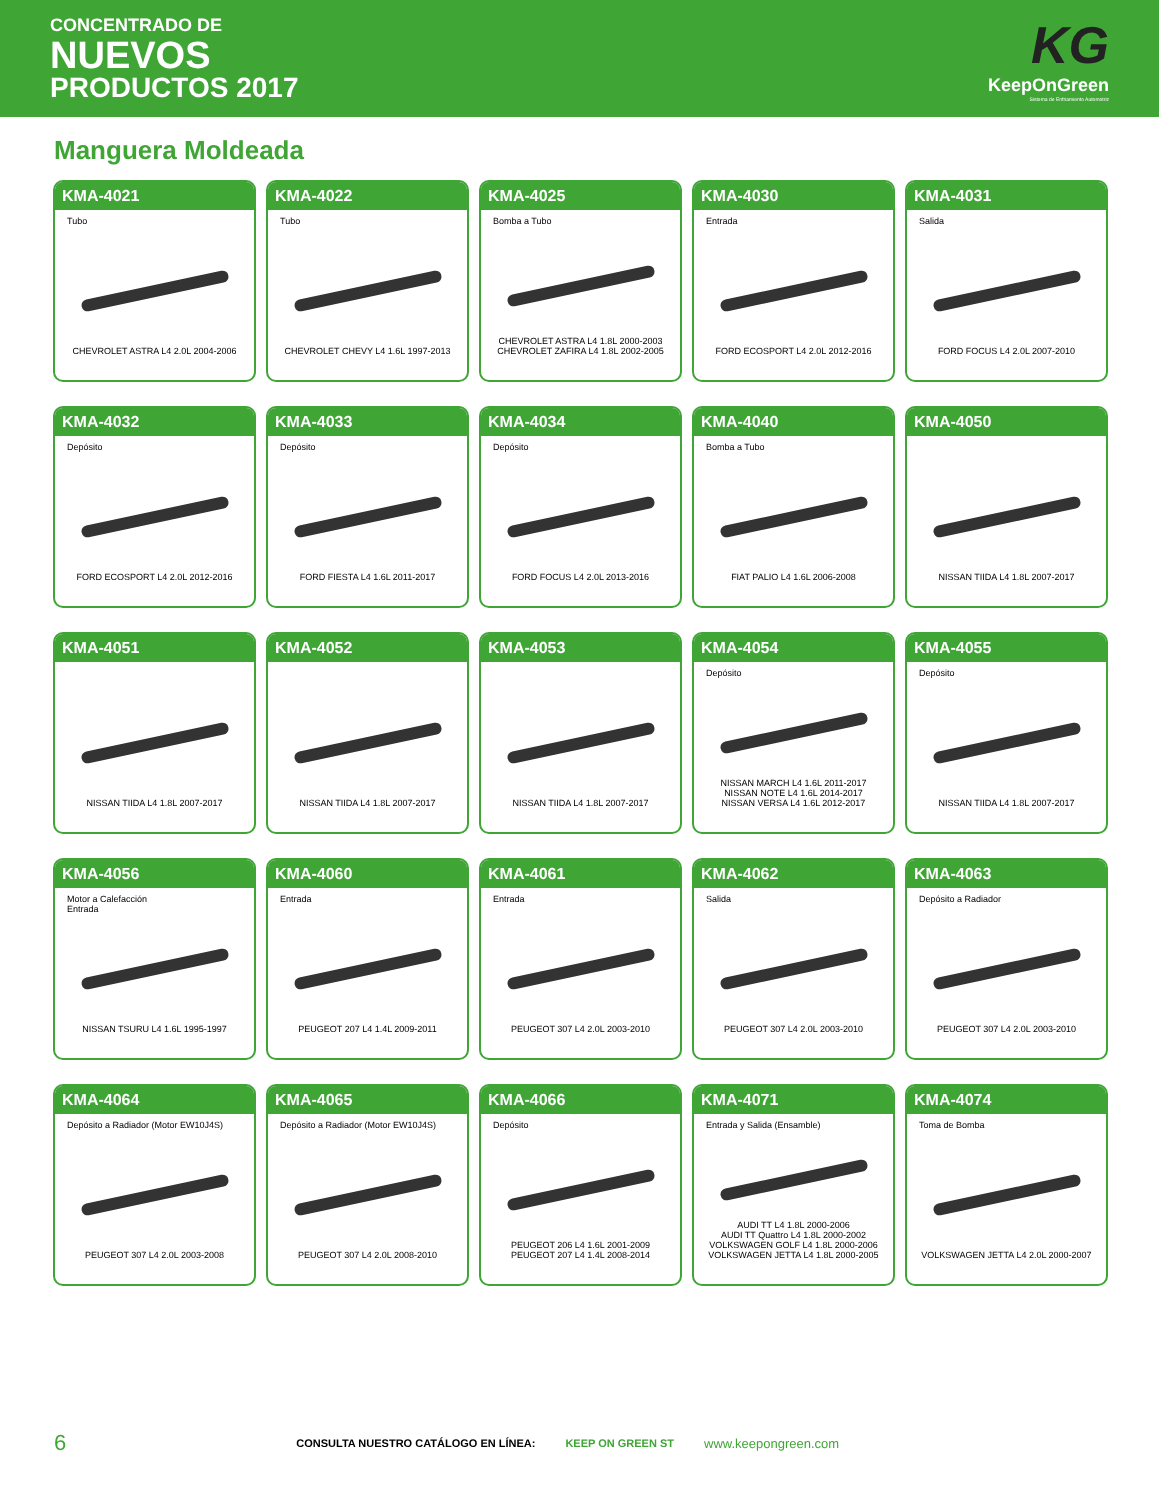CONCENTRADO DE
NUEVOS
PRODUCTOS 2017
KG
KeepOnGreen
Sistema de Enfriamiento Automotriz
Manguera Moldeada
KMA-4021
Tubo
CHEVROLET ASTRA L4 2.0L 2004-2006
KMA-4022
Tubo
CHEVROLET CHEVY L4 1.6L 1997-2013
KMA-4025
Bomba a Tubo
CHEVROLET ASTRA L4 1.8L 2000-2003
CHEVROLET ZAFIRA L4 1.8L 2002-2005
KMA-4030
Entrada
FORD ECOSPORT L4 2.0L 2012-2016
KMA-4031
Salida
FORD FOCUS L4 2.0L 2007-2010
KMA-4032
Depósito
FORD ECOSPORT L4 2.0L 2012-2016
KMA-4033
Depósito
FORD FIESTA L4 1.6L 2011-2017
KMA-4034
Depósito
FORD FOCUS L4 2.0L 2013-2016
KMA-4040
Bomba a Tubo
FIAT PALIO L4 1.6L 2006-2008
KMA-4050
NISSAN TIIDA L4 1.8L 2007-2017
KMA-4051
NISSAN TIIDA L4 1.8L 2007-2017
KMA-4052
NISSAN TIIDA L4 1.8L 2007-2017
KMA-4053
NISSAN TIIDA L4 1.8L 2007-2017
KMA-4054
Depósito
NISSAN MARCH L4 1.6L 2011-2017
NISSAN NOTE L4 1.6L 2014-2017
NISSAN VERSA L4 1.6L 2012-2017
KMA-4055
Depósito
NISSAN TIIDA L4 1.8L 2007-2017
KMA-4056
Motor a Calefacción
Entrada
NISSAN TSURU L4 1.6L 1995-1997
KMA-4060
Entrada
PEUGEOT 207 L4 1.4L 2009-2011
KMA-4061
Entrada
PEUGEOT 307 L4 2.0L 2003-2010
KMA-4062
Salida
PEUGEOT 307 L4 2.0L 2003-2010
KMA-4063
Depósito a Radiador
PEUGEOT 307 L4 2.0L 2003-2010
KMA-4064
Depósito a Radiador (Motor EW10J4S)
PEUGEOT 307 L4 2.0L 2003-2008
KMA-4065
Depósito a Radiador (Motor EW10J4S)
PEUGEOT 307 L4 2.0L 2008-2010
KMA-4066
Depósito
PEUGEOT 206 L4 1.6L 2001-2009
PEUGEOT 207 L4 1.4L 2008-2014
KMA-4071
Entrada y Salida (Ensamble)
AUDI TT L4 1.8L 2000-2006
AUDI TT Quattro L4 1.8L 2000-2002
VOLKSWAGEN GOLF L4 1.8L 2000-2006
VOLKSWAGEN JETTA L4 1.8L 2000-2005
KMA-4074
Toma de Bomba
VOLKSWAGEN JETTA L4 2.0L 2000-2007
6 CONSULTA NUESTRO CATÁLOGO EN LÍNEA: KEEP ON GREEN ST www.keepongreen.com